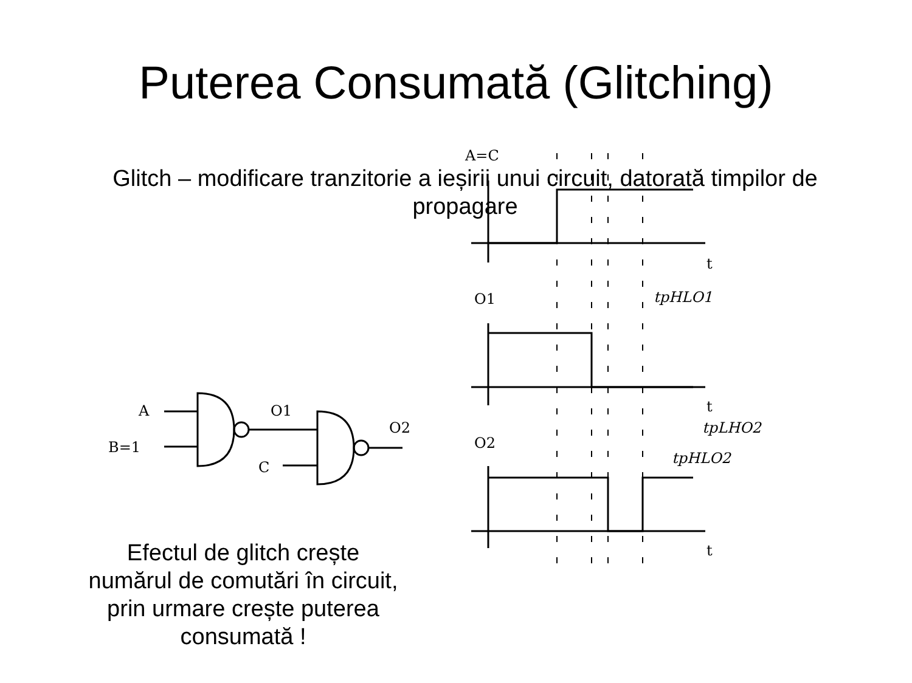Puterea Consumată (Glitching)
Glitch – modificare tranzitorie a ieșirii unui circuit, datorată timpilor de propagare
A
B=1
O1
O2
C
Efectul de glitch crește numărul de comutări în circuit, prin urmare crește puterea consumată !
A=C
t
O1
tpHLO1
t
tpLHO2
O2
tpHLO2
t